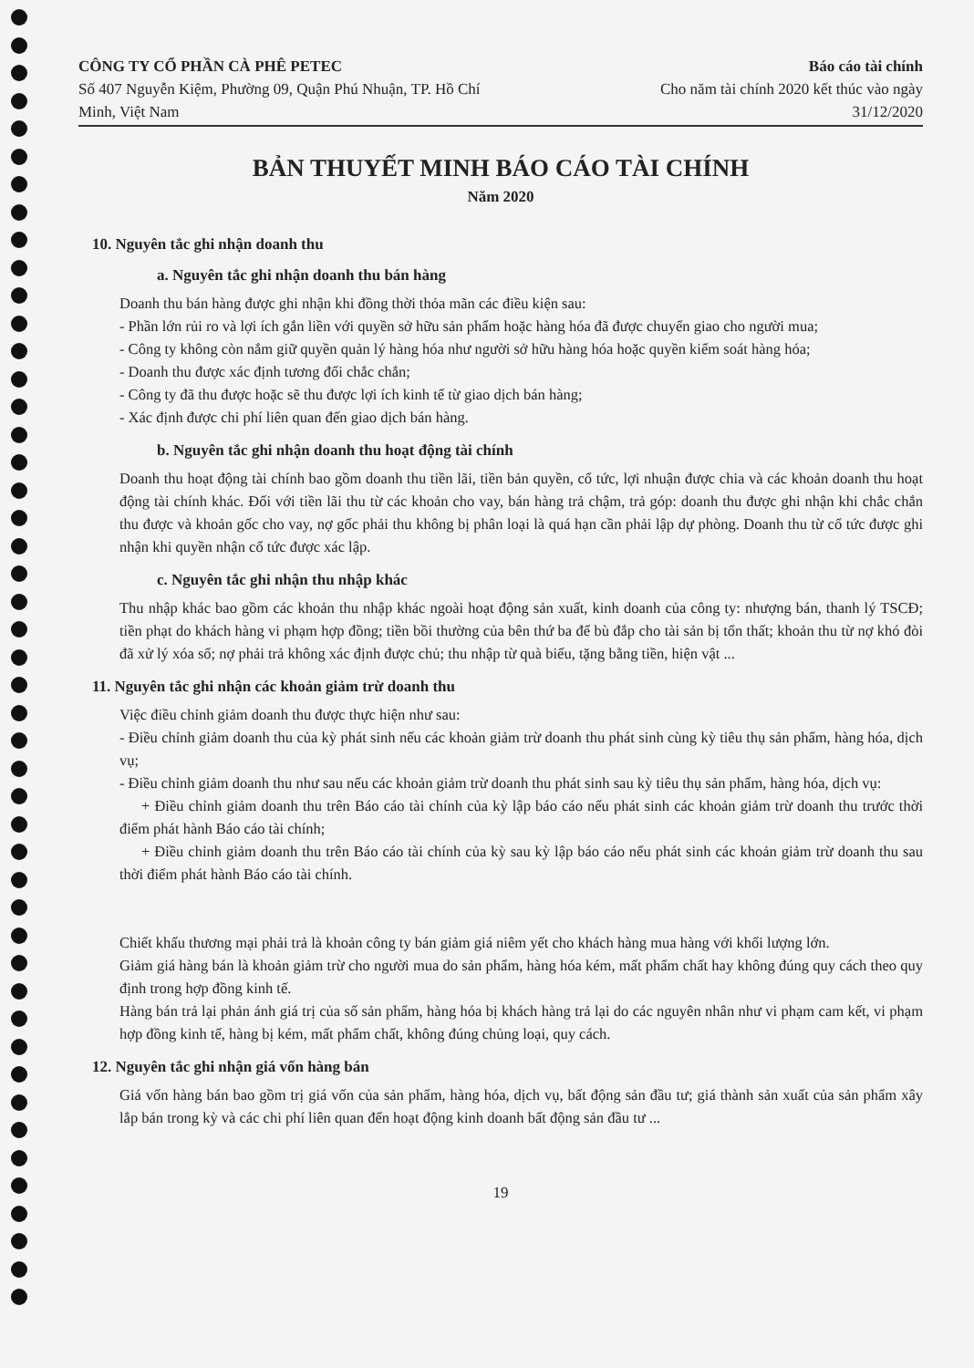CÔNG TY CỔ PHẦN CÀ PHÊ PETEC
Số 407 Nguyễn Kiệm, Phường 09, Quận Phú Nhuận, TP. Hồ Chí
Minh, Việt Nam
Báo cáo tài chính
Cho năm tài chính 2020 kết thúc vào ngày
31/12/2020
BẢN THUYẾT MINH BÁO CÁO TÀI CHÍNH
Năm 2020
10. Nguyên tắc ghi nhận doanh thu
a. Nguyên tắc ghi nhận doanh thu bán hàng
Doanh thu bán hàng được ghi nhận khi đồng thời thỏa mãn các điều kiện sau:
- Phần lớn rủi ro và lợi ích gắn liền với quyền sở hữu sản phẩm hoặc hàng hóa đã được chuyển giao cho người mua;
- Công ty không còn nắm giữ quyền quản lý hàng hóa như người sở hữu hàng hóa hoặc quyền kiểm soát hàng hóa;
- Doanh thu được xác định tương đối chắc chắn;
- Công ty đã thu được hoặc sẽ thu được lợi ích kinh tế từ giao dịch bán hàng;
- Xác định được chi phí liên quan đến giao dịch bán hàng.
b. Nguyên tắc ghi nhận doanh thu hoạt động tài chính
Doanh thu hoạt động tài chính bao gồm doanh thu tiền lãi, tiền bản quyền, cổ tức, lợi nhuận được chia và các khoản doanh thu hoạt động tài chính khác. Đối với tiền lãi thu từ các khoản cho vay, bán hàng trả chậm, trả góp: doanh thu được ghi nhận khi chắc chắn thu được và khoản gốc cho vay, nợ gốc phải thu không bị phân loại là quá hạn cần phải lập dự phòng. Doanh thu từ cổ tức được ghi nhận khi quyền nhận cổ tức được xác lập.
c. Nguyên tắc ghi nhận thu nhập khác
Thu nhập khác bao gồm các khoản thu nhập khác ngoài hoạt động sản xuất, kinh doanh của công ty: nhượng bán, thanh lý TSCĐ; tiền phạt do khách hàng vi phạm hợp đồng; tiền bồi thường của bên thứ ba để bù đắp cho tài sản bị tổn thất; khoản thu từ nợ khó đòi đã xử lý xóa sổ; nợ phải trả không xác định được chủ; thu nhập từ quà biếu, tặng bằng tiền, hiện vật ...
11. Nguyên tắc ghi nhận các khoản giảm trừ doanh thu
Việc điều chỉnh giảm doanh thu được thực hiện như sau:
- Điều chỉnh giảm doanh thu của kỳ phát sinh nếu các khoản giảm trừ doanh thu phát sinh cùng kỳ tiêu thụ sản phẩm, hàng hóa, dịch vụ;
- Điều chỉnh giảm doanh thu như sau nếu các khoản giảm trừ doanh thu phát sinh sau kỳ tiêu thụ sản phẩm, hàng hóa, dịch vụ:
+ Điều chỉnh giảm doanh thu trên Báo cáo tài chính của kỳ lập báo cáo nếu phát sinh các khoản giảm trừ doanh thu trước thời điểm phát hành Báo cáo tài chính;
+ Điều chỉnh giảm doanh thu trên Báo cáo tài chính của kỳ sau kỳ lập báo cáo nếu phát sinh các khoản giảm trừ doanh thu sau thời điểm phát hành Báo cáo tài chính.
Chiết khấu thương mại phải trả là khoản công ty bán giảm giá niêm yết cho khách hàng mua hàng với khối lượng lớn.
Giảm giá hàng bán là khoản giảm trừ cho người mua do sản phẩm, hàng hóa kém, mất phẩm chất hay không đúng quy cách theo quy định trong hợp đồng kinh tế.
Hàng bán trả lại phản ánh giá trị của số sản phẩm, hàng hóa bị khách hàng trả lại do các nguyên nhân như vi phạm cam kết, vi phạm hợp đồng kinh tế, hàng bị kém, mất phẩm chất, không đúng chủng loại, quy cách.
12. Nguyên tắc ghi nhận giá vốn hàng bán
Giá vốn hàng bán bao gồm trị giá vốn của sản phẩm, hàng hóa, dịch vụ, bất động sản đầu tư; giá thành sản xuất của sản phẩm xây lắp bán trong kỳ và các chi phí liên quan đến hoạt động kinh doanh bất động sản đầu tư ...
19